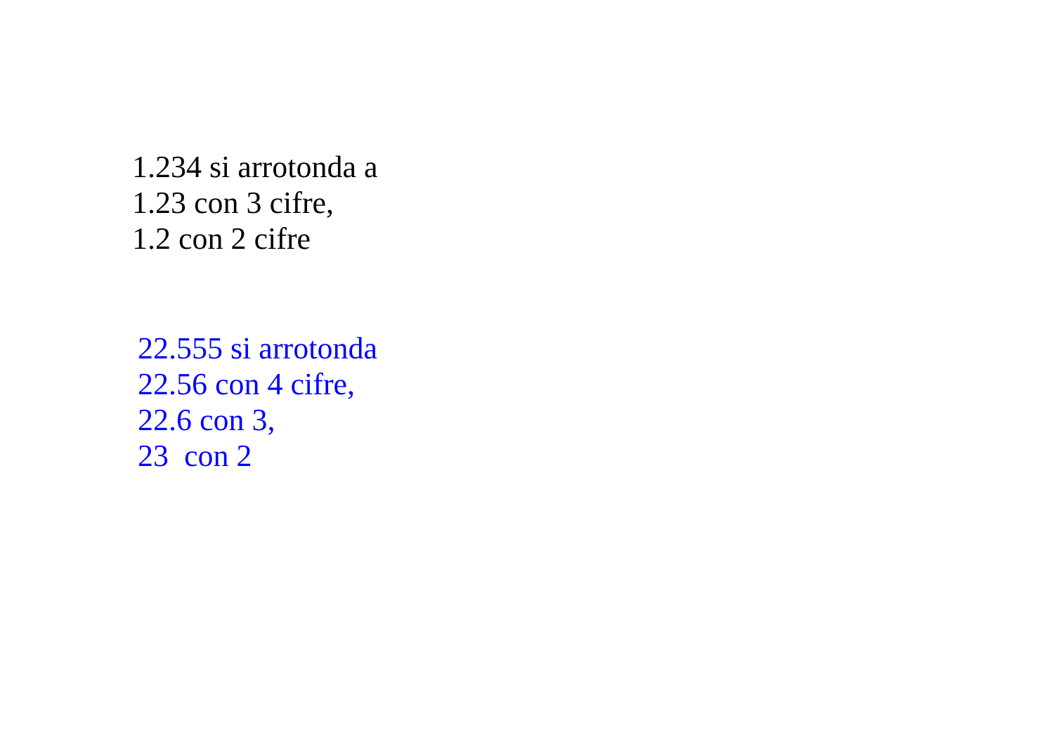1.234 si arrotonda a
1.23 con 3 cifre,
1.2 con 2 cifre
22.555 si arrotonda
22.56 con 4 cifre,
22.6 con 3,
23 con 2